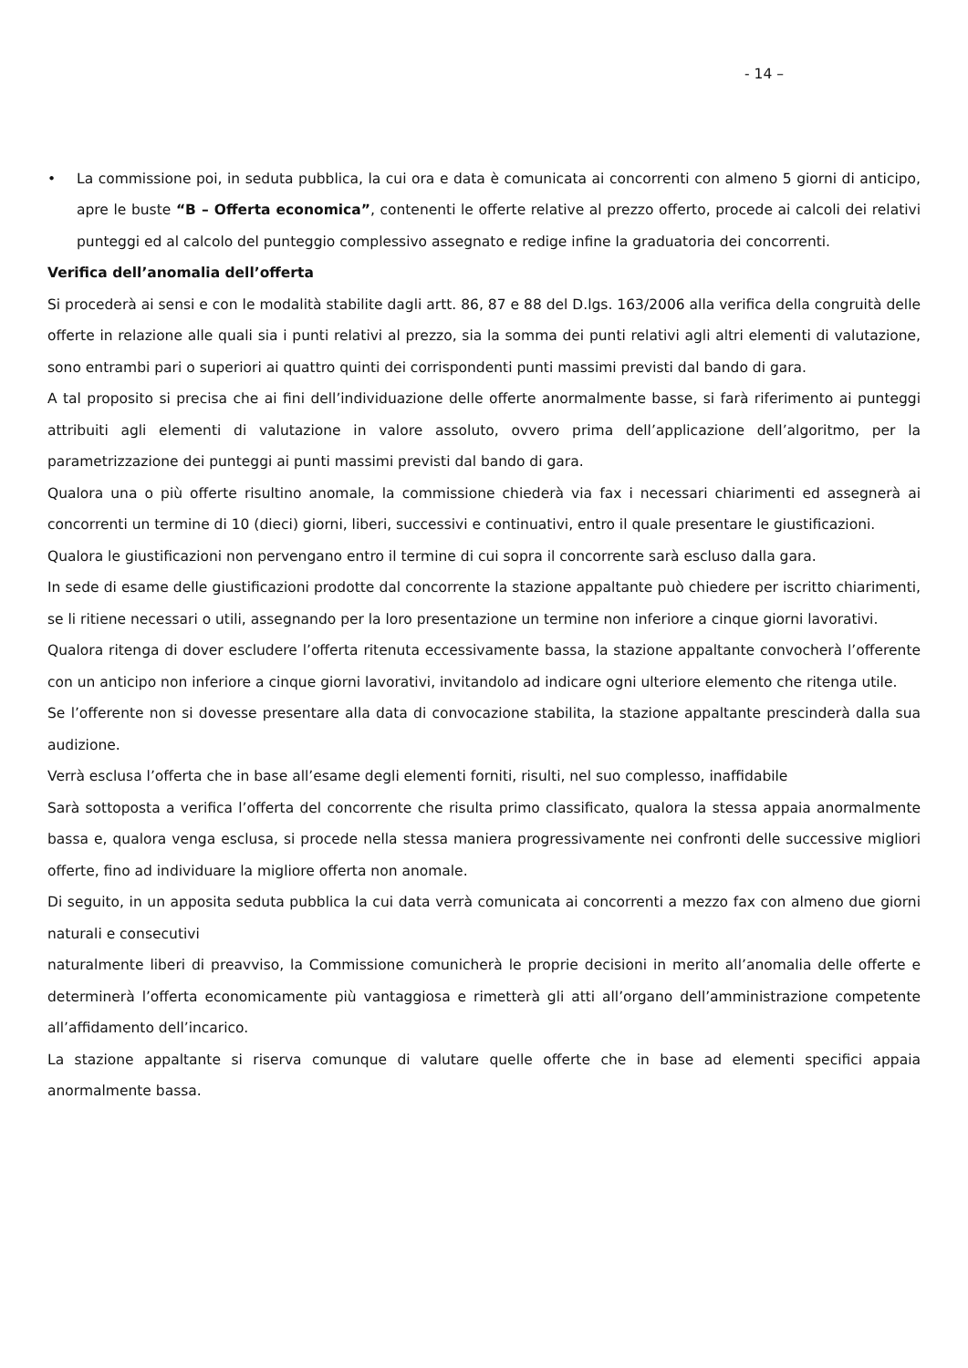- 14 –
• La commissione poi, in seduta pubblica, la cui ora e data è comunicata ai concorrenti con almeno 5 giorni di anticipo, apre le buste “B – Offerta economica”, contenenti le offerte relative al prezzo offerto, procede ai calcoli dei relativi punteggi ed al calcolo del punteggio complessivo assegnato e redige infine la graduatoria dei concorrenti.
Verifica dell’anomalia dell’offerta
Si procederà ai sensi e con le modalità stabilite dagli artt. 86, 87 e 88 del D.lgs. 163/2006 alla verifica della congruità delle offerte in relazione alle quali sia i punti relativi al prezzo, sia la somma dei punti relativi agli altri elementi di valutazione, sono entrambi pari o superiori ai quattro quinti dei corrispondenti punti massimi previsti dal bando di gara.
A tal proposito si precisa che ai fini dell’individuazione delle offerte anormalmente basse, si farà riferimento ai punteggi attribuiti agli elementi di valutazione in valore assoluto, ovvero prima dell’applicazione dell’algoritmo, per la parametrizzazione dei punteggi ai punti massimi previsti dal bando di gara.
Qualora una o più offerte risultino anomale, la commissione chiederà via fax i necessari chiarimenti ed assegnerà ai concorrenti un termine di 10 (dieci) giorni, liberi, successivi e continuativi, entro il quale presentare le giustificazioni.
Qualora le giustificazioni non pervengano entro il termine di cui sopra il concorrente sarà escluso dalla gara.
In sede di esame delle giustificazioni prodotte dal concorrente la stazione appaltante può chiedere per iscritto chiarimenti, se li ritiene necessari o utili, assegnando per la loro presentazione un termine non inferiore a cinque giorni lavorativi.
Qualora ritenga di dover escludere l’offerta ritenuta eccessivamente bassa, la stazione appaltante convocherà l’offerente con un anticipo non inferiore a cinque giorni lavorativi, invitandolo ad indicare ogni ulteriore elemento che ritenga utile.
Se l’offerente non si dovesse presentare alla data di convocazione stabilita, la stazione appaltante prescinderà dalla sua audizione.
Verrà esclusa l’offerta che in base all’esame degli elementi forniti, risulti, nel suo complesso, inaffidabile
Sarà sottoposta a verifica l’offerta del concorrente che risulta primo classificato, qualora la stessa appaia anormalmente bassa e, qualora venga esclusa, si procede nella stessa maniera progressivamente nei confronti delle successive migliori offerte, fino ad individuare la migliore offerta non anomale.
Di seguito, in un apposita seduta pubblica la cui data verrà comunicata ai concorrenti a mezzo fax con almeno due giorni naturali e consecutivi
naturalmente liberi di preavviso, la Commissione comunicherà le proprie decisioni in merito all’anomalia delle offerte e determinerà l’offerta economicamente più vantaggiosa e rimetterà gli atti all’organo dell’amministrazione competente all’affidamento dell’incarico.
La stazione appaltante si riserva comunque di valutare quelle offerte che in base ad elementi specifici appaia anormalmente bassa.